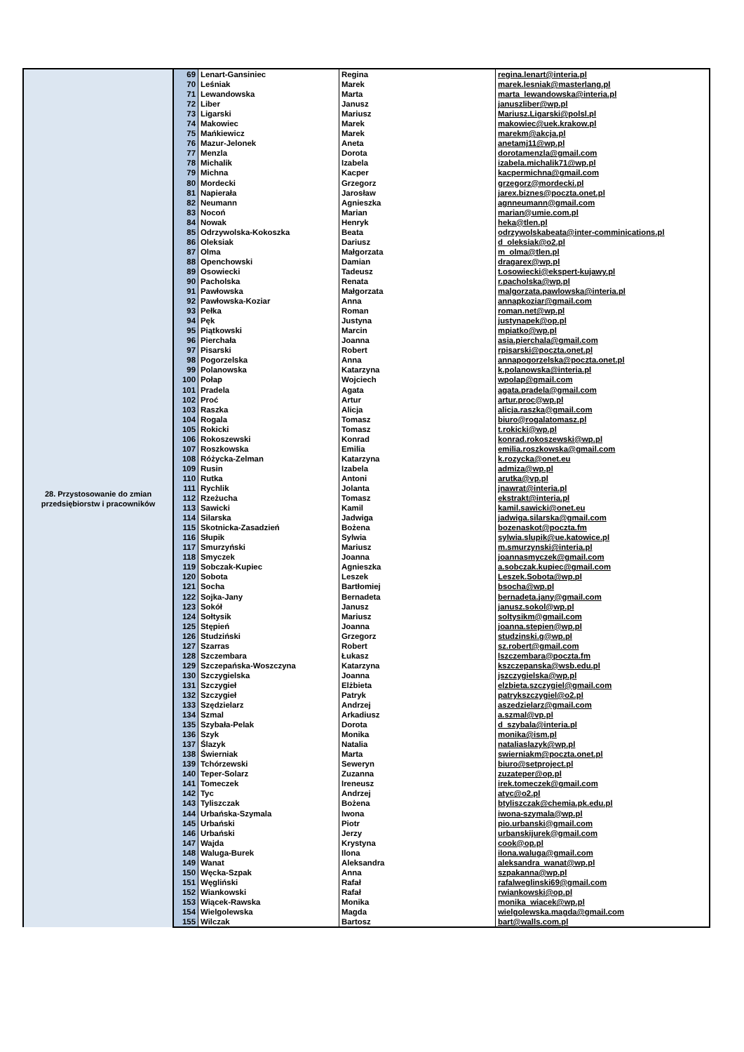| 28. Przystosowanie do zmian przedsiębiorstw i pracowników | 69 | Lenart-Gansiniec | Regina | regina.lenart@interia.pl |
| | 70 | Leśniak | Marek | marek.lesniak@masterlang.pl |
| | 71 | Lewandowska | Marta | marta_lewandowska@interia.pl |
| | 72 | Liber | Janusz | januszliber@wp.pl |
| | 73 | Ligarski | Mariusz | Mariusz.Ligarski@polsl.pl |
| | 74 | Makowiec | Marek | makowiec@uek.krakow.pl |
| | 75 | Mańkiewicz | Marek | marekm@akcja.pl |
| | 76 | Mazur-Jelonek | Aneta | anetamj11@wp.pl |
| | 77 | Menzla | Dorota | dorotamenzla@gmail.com |
| | 78 | Michalik | Izabela | izabela.michalik71@wp.pl |
| | 79 | Michna | Kacper | kacpermichna@gmail.com |
| | 80 | Mordecki | Grzegorz | grzegorz@mordecki.pl |
| | 81 | Napierała | Jarosław | jarex.biznes@poczta.onet.pl |
| | 82 | Neumann | Agnieszka | agnneumann@gmail.com |
| | 83 | Nocoń | Marian | marian@umie.com.pl |
| | 84 | Nowak | Henryk | heka@tlen.pl |
| | 85 | Odrzywolska-Kokoszka | Beata | odrzywolskabeata@inter-comminications.pl |
| | 86 | Oleksiak | Dariusz | d_oleksiak@o2.pl |
| | 87 | Olma | Małgorzata | m_olma@tlen.pl |
| | 88 | Openchowski | Damian | dragarex@wp.pl |
| | 89 | Osowiecki | Tadeusz | t.osowiecki@ekspert-kujawy.pl |
| | 90 | Pacholska | Renata | r.pacholska@wp.pl |
| | 91 | Pawłowska | Małgorzata | malgorzata.pawlowska@interia.pl |
| | 92 | Pawłowska-Koziar | Anna | annapkoziar@gmail.com |
| | 93 | Pełka | Roman | roman.net@wp.pl |
| | 94 | Pęk | Justyna | justynapek@op.pl |
| | 95 | Piątkowski | Marcin | mpiatko@wp.pl |
| | 96 | Pierchała | Joanna | asia.pierchala@gmail.com |
| | 97 | Pisarski | Robert | rpisarski@poczta.onet.pl |
| | 98 | Pogorzelska | Anna | annapogorzelska@poczta.onet.pl |
| | 99 | Polanowska | Katarzyna | k.polanowska@interia.pl |
| | 100 | Połap | Wojciech | wpolap@gmail.com |
| | 101 | Pradela | Agata | agata.pradela@gmail.com |
| | 102 | Proć | Artur | artur.proc@wp.pl |
| | 103 | Raszka | Alicja | alicja.raszka@gmail.com |
| | 104 | Rogala | Tomasz | biuro@rogalatomasz.pl |
| | 105 | Rokicki | Tomasz | t.rokicki@wp.pl |
| | 106 | Rokoszewski | Konrad | konrad.rokoszewski@wp.pl |
| | 107 | Roszkowska | Emilia | emilia.roszkowska@gmail.com |
| | 108 | Różycka-Zelman | Katarzyna | k.rozycka@onet.eu |
| | 109 | Rusin | Izabela | admiza@wp.pl |
| | 110 | Rutka | Antoni | arutka@vp.pl |
| | 111 | Rychlik | Jolanta | jnawrat@interia.pl |
| | 112 | Rzeżucha | Tomasz | ekstrakt@interia.pl |
| | 113 | Sawicki | Kamil | kamil.sawicki@onet.eu |
| | 114 | Silarska | Jadwiga | jadwiga.silarska@gmail.com |
| | 115 | Skotnicka-Zasadzień | Bożena | bozenaskot@poczta.fm |
| | 116 | Słupik | Sylwia | sylwia.slupik@ue.katowice.pl |
| | 117 | Smurzyński | Mariusz | m.smurzynski@interia.pl |
| | 118 | Smyczek | Joanna | joannasmyczek@gmail.com |
| | 119 | Sobczak-Kupiec | Agnieszka | a.sobczak.kupiec@gmail.com |
| | 120 | Sobota | Leszek | Leszek.Sobota@wp.pl |
| | 121 | Socha | Bartłomiej | bsocha@wp.pl |
| | 122 | Sojka-Jany | Bernadeta | bernadeta.jany@gmail.com |
| | 123 | Sokół | Janusz | janusz.sokol@wp.pl |
| | 124 | Sołtysik | Mariusz | soltysikm@gmail.com |
| | 125 | Stępień | Joanna | joanna.stepien@wp.pl |
| | 126 | Studziński | Grzegorz | studzinski.g@wp.pl |
| | 127 | Szarras | Robert | sz.robert@gmail.com |
| | 128 | Szczembara | Łukasz | lszczembara@poczta.fm |
| | 129 | Szczepańska-Woszczyna | Katarzyna | kszczepanska@wsb.edu.pl |
| | 130 | Szczygielska | Joanna | jszczygielska@wp.pl |
| | 131 | Szczygieł | Elżbieta | elzbieta.szczygiel@gmail.com |
| | 132 | Szczygieł | Patryk | patrykszczygiel@o2.pl |
| | 133 | Szędzielarz | Andrzej | aszedzielarz@gmail.com |
| | 134 | Szmal | Arkadiusz | a.szmal@vp.pl |
| | 135 | Szybała-Pelak | Dorota | d_szybala@interia.pl |
| | 136 | Szyk | Monika | monika@ism.pl |
| | 137 | Ślazyk | Natalia | nataliaslazyk@wp.pl |
| | 138 | Świerniak | Marta | swierniakm@poczta.onet.pl |
| | 139 | Tchórzewski | Seweryn | biuro@setproject.pl |
| | 140 | Teper-Solarz | Zuzanna | zuzateper@op.pl |
| | 141 | Tomeczek | Ireneusz | irek.tomeczek@gmail.com |
| | 142 | Tyc | Andrzej | atyc@o2.pl |
| | 143 | Tyliszczak | Bożena | btyliszczak@chemia.pk.edu.pl |
| | 144 | Urbańska-Szymala | Iwona | iwona-szymala@wp.pl |
| | 145 | Urbański | Piotr | pio.urbanski@gmail.com |
| | 146 | Urbański | Jerzy | urbanskijurek@gmail.com |
| | 147 | Wajda | Krystyna | cook@op.pl |
| | 148 | Waluga-Burek | Ilona | ilona.waluga@gmail.com |
| | 149 | Wanat | Aleksandra | aleksandra_wanat@wp.pl |
| | 150 | Węcka-Szpak | Anna | szpakanna@wp.pl |
| | 151 | Węgliński | Rafał | rafalweglinski69@gmail.com |
| | 152 | Wiankowski | Rafał | rwiankowski@op.pl |
| | 153 | Wiącek-Rawska | Monika | monika_wiacek@wp.pl |
| | 154 | Wielgolewska | Magda | wielgolewska.magda@gmail.com |
| | 155 | Wilczak | Bartosz | bart@walls.com.pl |